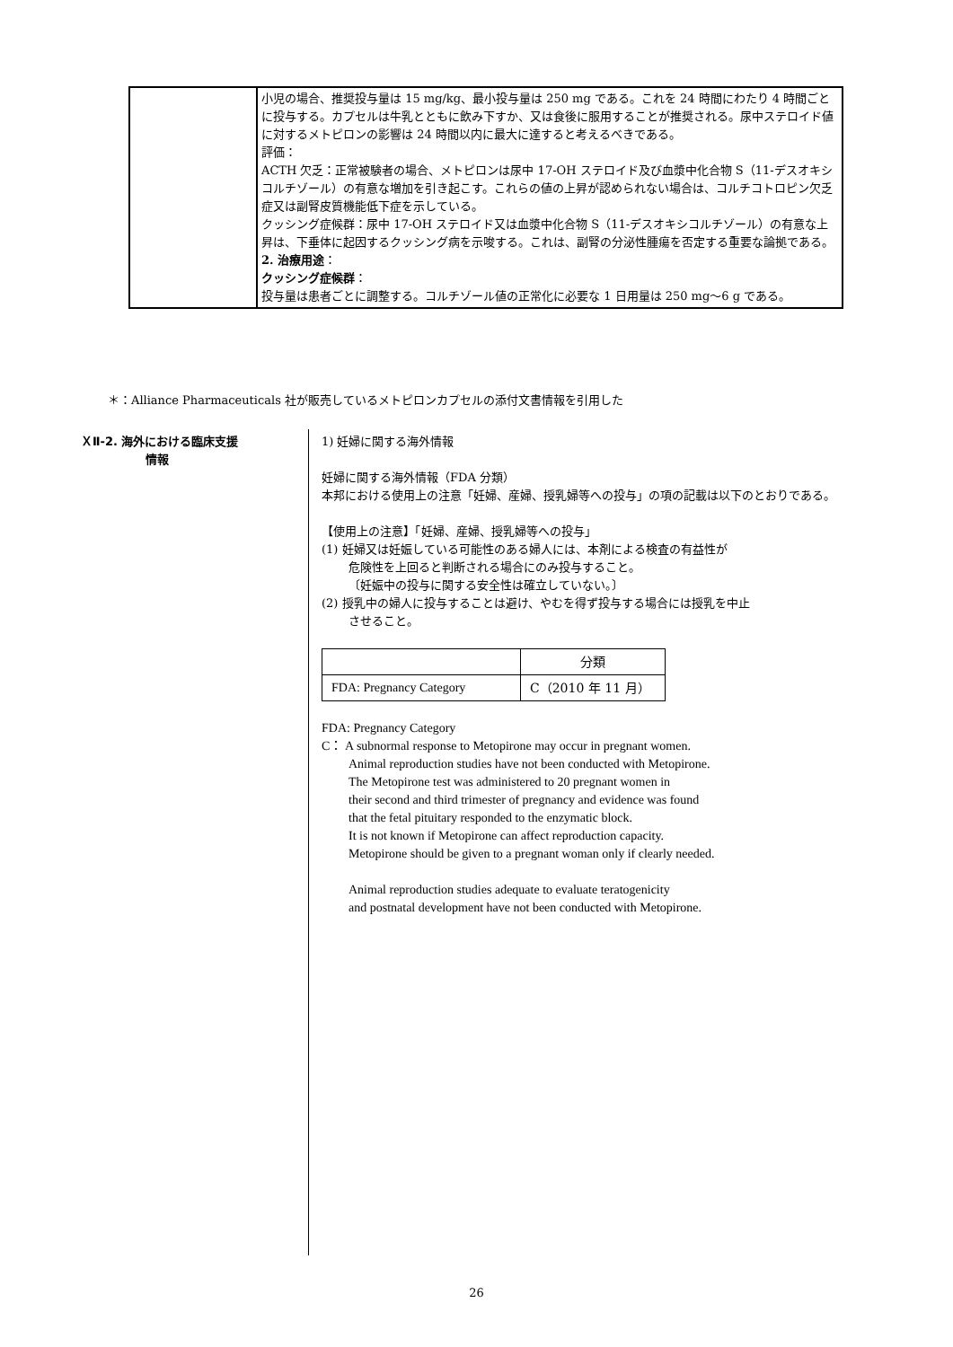| | 小児の場合、推奨投与量は 15 mg/kg、最小投与量は 250 mg である。これを 24 時間にわたり 4 時間ごとに投与する。カプセルは牛乳とともに飲み下すか、又は食後に服用することが推奨される。尿中ステロイド値に対するメトピロンの影響は 24 時間以内に最大に達すると考えるべきである。 評価： ACTH 欠乏：正常被験者の場合、メトピロンは尿中 17-OH ステロイド及び血漿中化合物 S（11-デスオキシコルチゾール）の有意な増加を引き起こす。これらの値の上昇が認められない場合は、コルチコトロピン欠乏症又は副腎皮質機能低下症を示している。 クッシング症候群：尿中 17-OH ステロイド又は血漿中化合物 S（11-デスオキシコルチゾール）の有意な上昇は、下垂体に起因するクッシング病を示唆する。これは、副腎の分泌性腫瘍を否定する重要な論拠である。 2. 治療用途 ： クッシング症候群 ： 投与量は患者ごとに調整する。コルチゾール値の正常化に必要な 1 日用量は 250 mg～6 g である。 |
＊：Alliance Pharmaceuticals 社が販売しているメトピロンカプセルの添付文書情報を引用した
ＸⅡ-2. 海外における臨床支援
情報
1) 妊婦に関する海外情報
妊婦に関する海外情報（FDA 分類）
本邦における使用上の注意「妊婦、産婦、授乳婦等への投与」の項の記載は以下のとおりである。
【使用上の注意】「妊婦、産婦、授乳婦等への投与」
(1) 妊婦又は妊娠している可能性のある婦人には、本剤による検査の有益性が
危険性を上回ると判断される場合にのみ投与すること。
〔妊娠中の投与に関する安全性は確立していない。〕
(2) 授乳中の婦人に投与することは避け、やむを得ず投与する場合には授乳を中止
させること。
| | 分類 |
| FDA: Pregnancy Category | C（2010 年 11 月） |
FDA: Pregnancy Category
C： A subnormal response to Metopirone may occur in pregnant women.
Animal reproduction studies have not been conducted with Metopirone.
The Metopirone test was administered to 20 pregnant women in
their second and third trimester of pregnancy and evidence was found
that the fetal pituitary responded to the enzymatic block.
It is not known if Metopirone can affect reproduction capacity.
Metopirone should be given to a pregnant woman only if clearly needed.
Animal reproduction studies adequate to evaluate teratogenicity
and postnatal development have not been conducted with Metopirone.
26